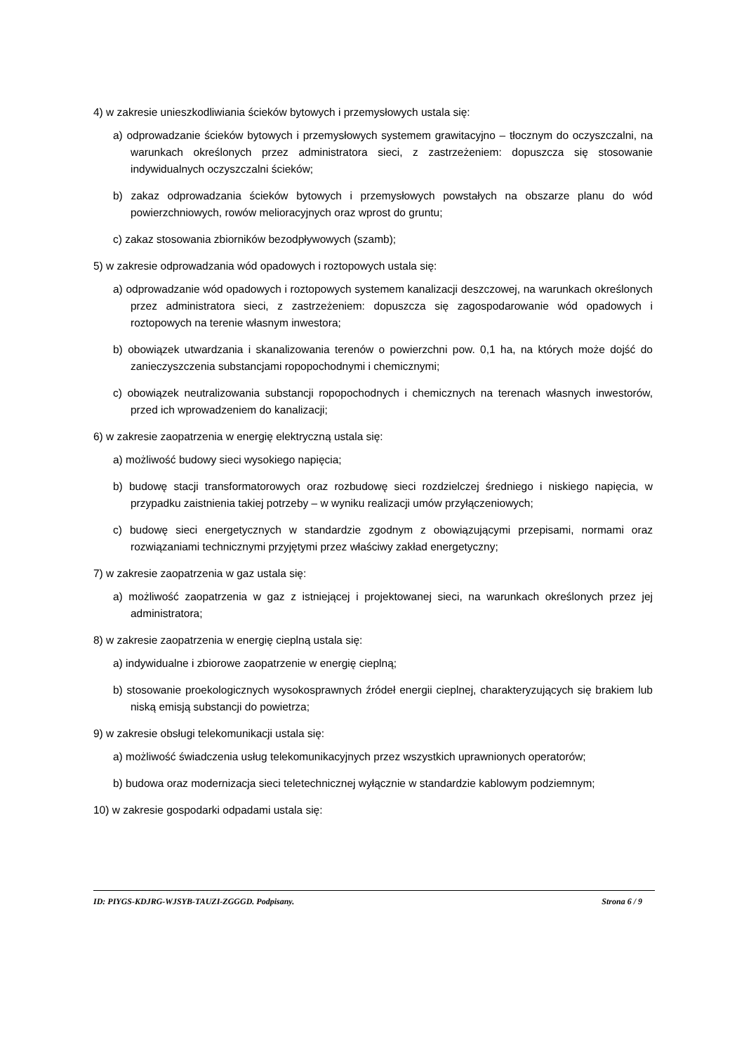4) w zakresie unieszkodliwiania ścieków bytowych i przemysłowych ustala się:
a) odprowadzanie ścieków bytowych i przemysłowych systemem grawitacyjno – tłocznym do oczyszczalni, na warunkach określonych przez administratora sieci, z zastrzeżeniem: dopuszcza się stosowanie indywidualnych oczyszczalni ścieków;
b) zakaz odprowadzania ścieków bytowych i przemysłowych powstałych na obszarze planu do wód powierzchniowych, rowów melioracyjnych oraz wprost do gruntu;
c) zakaz stosowania zbiorników bezodpływowych (szamb);
5) w zakresie odprowadzania wód opadowych i roztopowych ustala się:
a) odprowadzanie wód opadowych i roztopowych systemem kanalizacji deszczowej, na warunkach określonych przez administratora sieci, z zastrzeżeniem: dopuszcza się zagospodarowanie wód opadowych i roztopowych na terenie własnym inwestora;
b) obowiązek utwardzania i skanalizowania terenów o powierzchni pow. 0,1 ha, na których może dojść do zanieczyszczenia substancjami ropopochodnymi i chemicznymi;
c) obowiązek neutralizowania substancji ropopochodnych i chemicznych na terenach własnych inwestorów, przed ich wprowadzeniem do kanalizacji;
6) w zakresie zaopatrzenia w energię elektryczną ustala się:
a) możliwość budowy sieci wysokiego napięcia;
b) budowę stacji transformatorowych oraz rozbudowę sieci rozdzielczej średniego i niskiego napięcia, w przypadku zaistnienia takiej potrzeby – w wyniku realizacji umów przyłączeniowych;
c) budowę sieci energetycznych w standardzie zgodnym z obowiązującymi przepisami, normami oraz rozwiązaniami technicznymi przyjętymi przez właściwy zakład energetyczny;
7) w zakresie zaopatrzenia w gaz ustala się:
a) możliwość zaopatrzenia w gaz z istniejącej i projektowanej sieci, na warunkach określonych przez jej administratora;
8) w zakresie zaopatrzenia w energię cieplną ustala się:
a) indywidualne i zbiorowe zaopatrzenie w energię cieplną;
b) stosowanie proekologicznych wysokosprawnych źródeł energii cieplnej, charakteryzujących się brakiem lub niską emisją substancji do powietrza;
9) w zakresie obsługi telekomunikacji ustala się:
a) możliwość świadczenia usług telekomunikacyjnych przez wszystkich uprawnionych operatorów;
b) budowa oraz modernizacja sieci teletechnicznej wyłącznie w standardzie kablowym podziemnym;
10) w zakresie gospodarki odpadami ustala się:
ID: PIYGS-KDJRG-WJSYB-TAUZI-ZGGGD. Podpisany. Strona 6 / 9